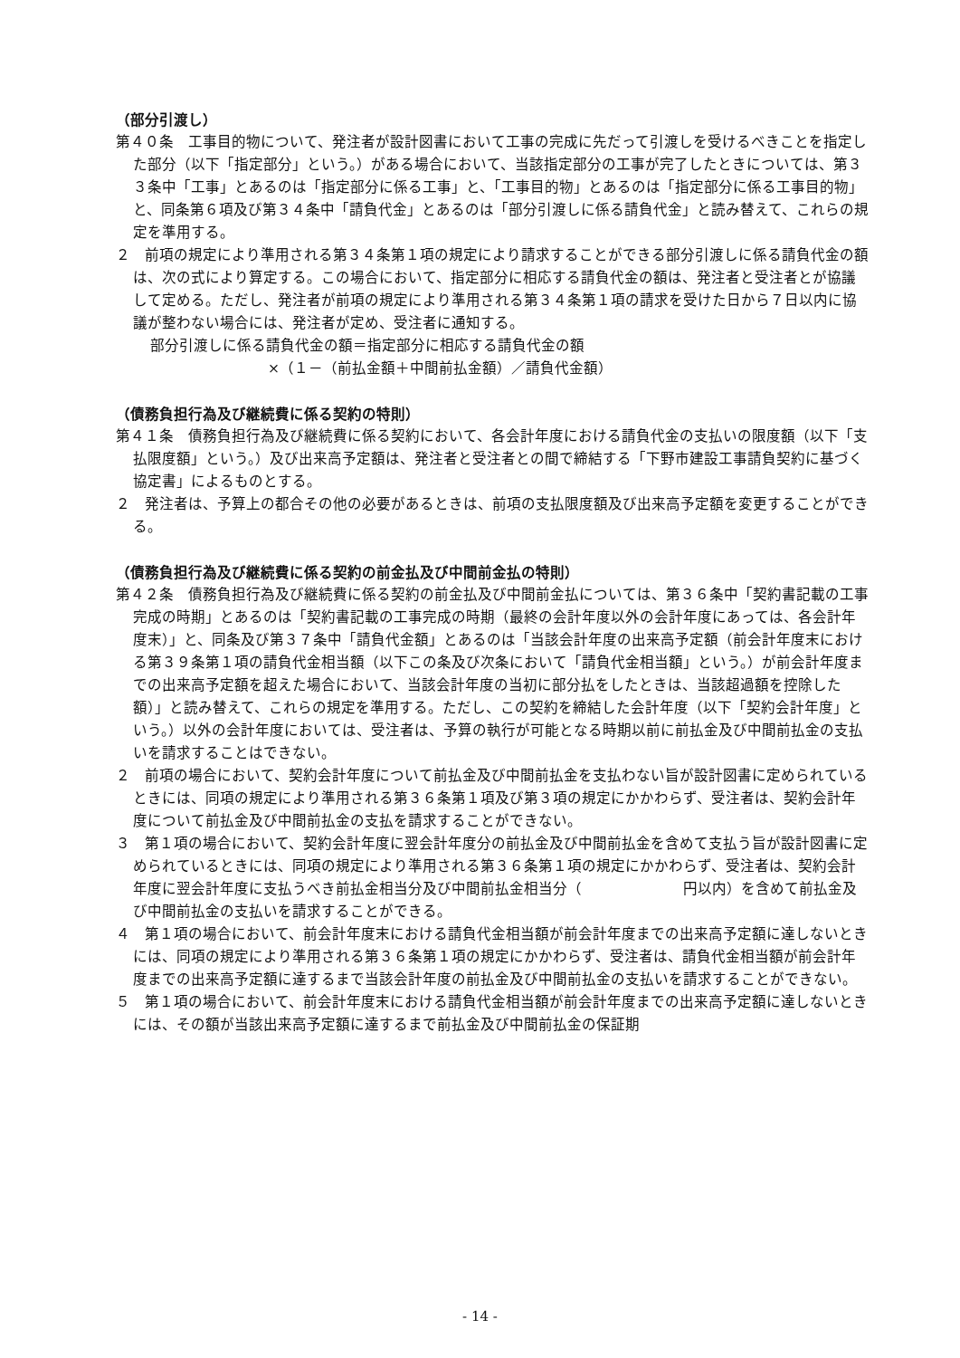（部分引渡し）
第４０条　工事目的物について、発注者が設計図書において工事の完成に先だって引渡しを受けるべきことを指定した部分（以下「指定部分」という。）がある場合において、当該指定部分の工事が完了したときについては、第３３条中「工事」とあるのは「指定部分に係る工事」と、「工事目的物」とあるのは「指定部分に係る工事目的物」と、同条第６項及び第３４条中「請負代金」とあるのは「部分引渡しに係る請負代金」と読み替えて、これらの規定を準用する。
２　前項の規定により準用される第３４条第１項の規定により請求することができる部分引渡しに係る請負代金の額は、次の式により算定する。この場合において、指定部分に相応する請負代金の額は、発注者と受注者とが協議して定める。ただし、発注者が前項の規定により準用される第３４条第１項の請求を受けた日から７日以内に協議が整わない場合には、発注者が定め、受注者に通知する。
部分引渡しに係る請負代金の額＝指定部分に相応する請負代金の額
×（１－（前払金額＋中間前払金額）／請負代金額）
（債務負担行為及び継続費に係る契約の特則）
第４１条　債務負担行為及び継続費に係る契約において、各会計年度における請負代金の支払いの限度額（以下「支払限度額」という。）及び出来高予定額は、発注者と受注者との間で締結する「下野市建設工事請負契約に基づく協定書」によるものとする。
２　発注者は、予算上の都合その他の必要があるときは、前項の支払限度額及び出来高予定額を変更することができる。
（債務負担行為及び継続費に係る契約の前金払及び中間前金払の特則）
第４２条　債務負担行為及び継続費に係る契約の前金払及び中間前金払については、第３６条中「契約書記載の工事完成の時期」とあるのは「契約書記載の工事完成の時期（最終の会計年度以外の会計年度にあっては、各会計年度末）」と、同条及び第３７条中「請負代金額」とあるのは「当該会計年度の出来高予定額（前会計年度末における第３９条第１項の請負代金相当額（以下この条及び次条において「請負代金相当額」という。）が前会計年度までの出来高予定額を超えた場合において、当該会計年度の当初に部分払をしたときは、当該超過額を控除した額）」と読み替えて、これらの規定を準用する。ただし、この契約を締結した会計年度（以下「契約会計年度」という。）以外の会計年度においては、受注者は、予算の執行が可能となる時期以前に前払金及び中間前払金の支払いを請求することはできない。
２　前項の場合において、契約会計年度について前払金及び中間前払金を支払わない旨が設計図書に定められているときには、同項の規定により準用される第３６条第１項及び第３項の規定にかかわらず、受注者は、契約会計年度について前払金及び中間前払金の支払を請求することができない。
３　第１項の場合において、契約会計年度に翌会計年度分の前払金及び中間前払金を含めて支払う旨が設計図書に定められているときには、同項の規定により準用される第３６条第１項の規定にかかわらず、受注者は、契約会計年度に翌会計年度に支払うべき前払金相当分及び中間前払金相当分（　　　　　　　円以内）を含めて前払金及び中間前払金の支払いを請求することができる。
４　第１項の場合において、前会計年度末における請負代金相当額が前会計年度までの出来高予定額に達しないときには、同項の規定により準用される第３６条第１項の規定にかかわらず、受注者は、請負代金相当額が前会計年度までの出来高予定額に達するまで当該会計年度の前払金及び中間前払金の支払いを請求することができない。
５　第１項の場合において、前会計年度末における請負代金相当額が前会計年度までの出来高予定額に達しないときには、その額が当該出来高予定額に達するまで前払金及び中間前払金の保証期
- 14 -